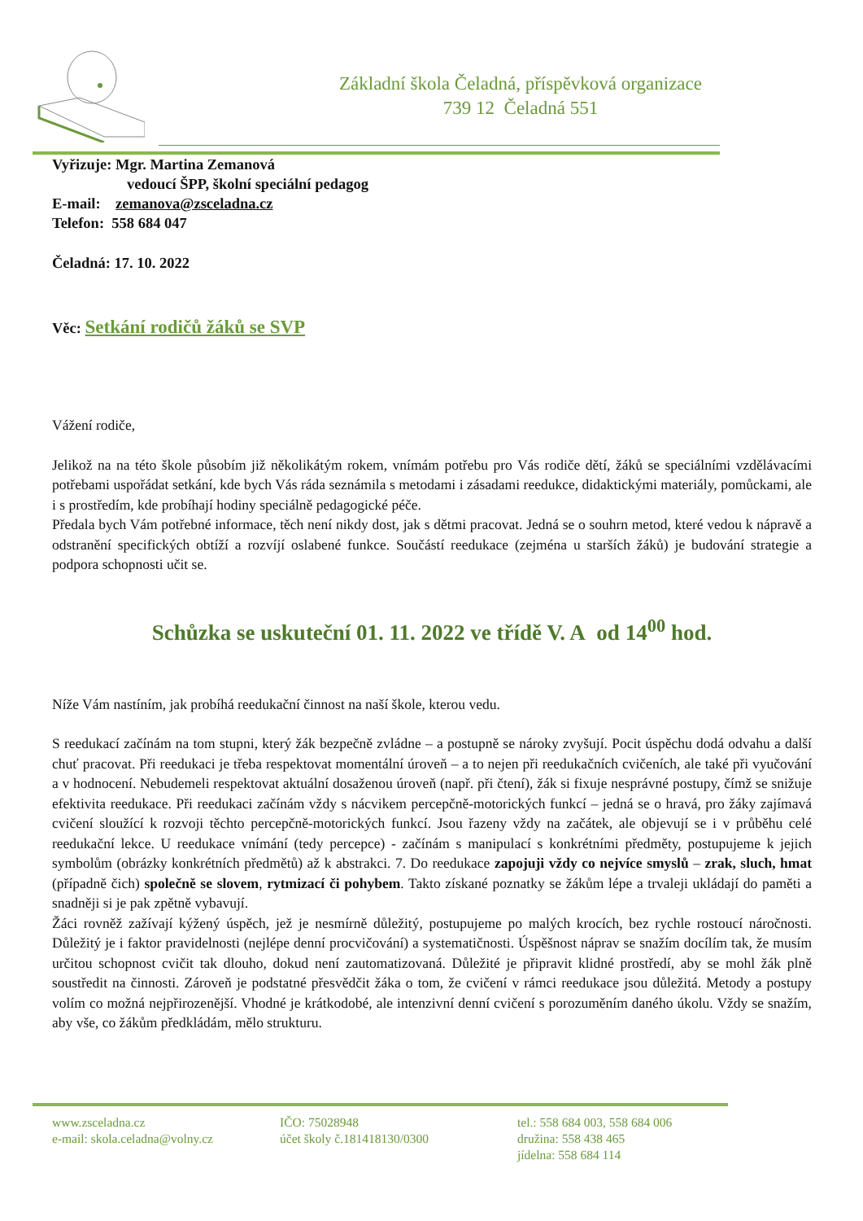Základní škola Čeladná, příspěvková organizace
739 12 Čeladná 551
Vyřizuje: Mgr. Martina Zemanová
vedoucí ŠPP, školní speciální pedagog
E-mail: zemanova@zsceladna.cz
Telefon: 558 684 047
Čeladná: 17. 10. 2022
Věc: Setkání rodičů žáků se SVP
Vážení rodiče,
Jelikož na na této škole působím již několikátým rokem, vnímám potřebu pro Vás rodiče dětí, žáků se speciálními vzdělávacími potřebami uspořádat setkání, kde bych Vás ráda seznámila s metodami i zásadami reedukce, didaktickými materiály, pomůckami, ale i s prostředím, kde probíhají hodiny speciálně pedagogické péče.
Předala bych Vám potřebné informace, těch není nikdy dost, jak s dětmi pracovat. Jedná se o souhrn metod, které vedou k nápravě a odstranění specifických obtíží a rozvíjí oslabené funkce. Součástí reedukace (zejména u starších žáků) je budování strategie a podpora schopnosti učit se.
Schůzka se uskuteční 01. 11. 2022 ve třídě V. A od 14<sup>00</sup> hod.
Níže Vám nastíním, jak probíhá reedukační činnost na naší škole, kterou vedu.
S reedukací začínám na tom stupni, který žák bezpečně zvládne – a postupně se nároky zvyšují. Pocit úspěchu dodá odvahu a další chuť pracovat. Při reedukaci je třeba respektovat momentální úroveň – a to nejen při reedukačních cvičeních, ale také při vyučování a v hodnocení. Nebudemeli respektovat aktuální dosaženou úroveň (např. při čtení), žák si fixuje nesprávné postupy, čímž se snižuje efektivita reedukace. Při reedukaci začínám vždy s nácvikem percepčně-motorických funkcí – jedná se o hravá, pro žáky zajímavá cvičení sloužící k rozvoji těchto percepčně-motorických funkcí. Jsou řazeny vždy na začátek, ale objevují se i v průběhu celé reedukační lekce. U reedukace vnímání (tedy percepce) - začínám s manipulací s konkrétními předměty, postupujeme k jejich symbolům (obrázky konkrétních předmětů) až k abstrakci. 7. Do reedukace zapojuji vždy co nejvíce smyslů – zrak, sluch, hmat (případně čich) společně se slovem, rytmizací či pohybem. Takto získané poznatky se žákům lépe a trvaleji ukládají do paměti a snadněji si je pak zpětně vybavují.
Žáci rovněž zažívají kýžený úspěch, jež je nesmírně důležitý, postupujeme po malých krocích, bez rychle rostoucí náročnosti. Důležitý je i faktor pravidelnosti (nejlépe denní procvičování) a systematičnosti. Úspěšnost náprav se snažím docílím tak, že musím určitou schopnost cvičit tak dlouho, dokud není zautomatizovaná. Důležité je připravit klidné prostředí, aby se mohl žák plně soustředit na činnosti. Zároveň je podstatné přesvědčit žáka o tom, že cvičení v rámci reedukace jsou důležitá. Metody a postupy volím co možná nejpřirozenější. Vhodné je krátkodobé, ale intenzivní denní cvičení s porozuměním daného úkolu. Vždy se snažím, aby vše, co žákům předkládám, mělo strukturu.
www.zsceladna.cz
e-mail: skola.celadna@volny.cz
IČO: 75028948
účet školy č.181418130/0300
tel.: 558 684 003, 558 684 006
družina: 558 438 465
jídelna: 558 684 114